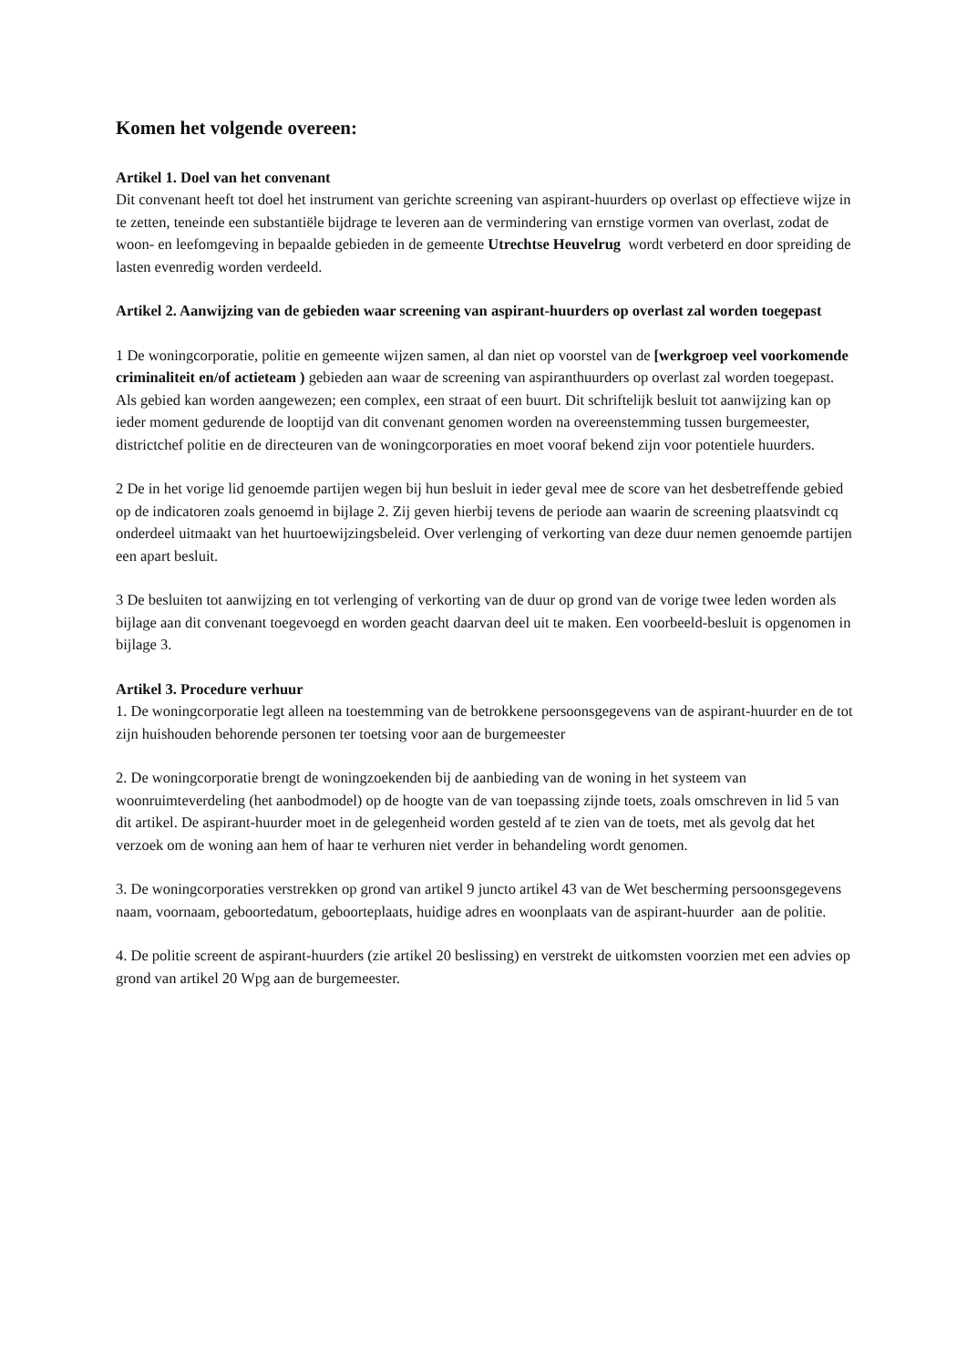Komen het volgende overeen:
Artikel 1. Doel van het convenant
Dit convenant heeft tot doel het instrument van gerichte screening van aspirant-huurders op overlast op effectieve wijze in te zetten, teneinde een substantiële bijdrage te leveren aan de vermindering van ernstige vormen van overlast, zodat de woon- en leefomgeving in bepaalde gebieden in de gemeente Utrechtse Heuvelrug wordt verbeterd en door spreiding de lasten evenredig worden verdeeld.
Artikel 2. Aanwijzing van de gebieden waar screening van aspirant-huurders op overlast zal worden toegepast
1 De woningcorporatie, politie en gemeente wijzen samen, al dan niet op voorstel van de [werkgroep veel voorkomende criminaliteit en/of actieteam ) gebieden aan waar de screening van aspiranthuurders op overlast zal worden toegepast. Als gebied kan worden aangewezen; een complex, een straat of een buurt. Dit schriftelijk besluit tot aanwijzing kan op ieder moment gedurende de looptijd van dit convenant genomen worden na overeenstemming tussen burgemeester, districtchef politie en de directeuren van de woningcorporaties en moet vooraf bekend zijn voor potentiele huurders.
2 De in het vorige lid genoemde partijen wegen bij hun besluit in ieder geval mee de score van het desbetreffende gebied op de indicatoren zoals genoemd in bijlage 2. Zij geven hierbij tevens de periode aan waarin de screening plaatsvindt cq onderdeel uitmaakt van het huurtoewijzingsbeleid. Over verlenging of verkorting van deze duur nemen genoemde partijen een apart besluit.
3 De besluiten tot aanwijzing en tot verlenging of verkorting van de duur op grond van de vorige twee leden worden als bijlage aan dit convenant toegevoegd en worden geacht daarvan deel uit te maken. Een voorbeeld-besluit is opgenomen in bijlage 3.
Artikel 3. Procedure verhuur
1. De woningcorporatie legt alleen na toestemming van de betrokkene persoonsgegevens van de aspirant-huurder en de tot zijn huishouden behorende personen ter toetsing voor aan de burgemeester
2. De woningcorporatie brengt de woningzoekenden bij de aanbieding van de woning in het systeem van woonruimteverdeling (het aanbodmodel) op de hoogte van de van toepassing zijnde toets, zoals omschreven in lid 5 van dit artikel. De aspirant-huurder moet in de gelegenheid worden gesteld af te zien van de toets, met als gevolg dat het verzoek om de woning aan hem of haar te verhuren niet verder in behandeling wordt genomen.
3. De woningcorporaties verstrekken op grond van artikel 9 juncto artikel 43 van de Wet bescherming persoonsgegevens naam, voornaam, geboortedatum, geboorteplaats, huidige adres en woonplaats van de aspirant-huurder aan de politie.
4. De politie screent de aspirant-huurders (zie artikel 20 beslissing) en verstrekt de uitkomsten voorzien met een advies op grond van artikel 20 Wpg aan de burgemeester.